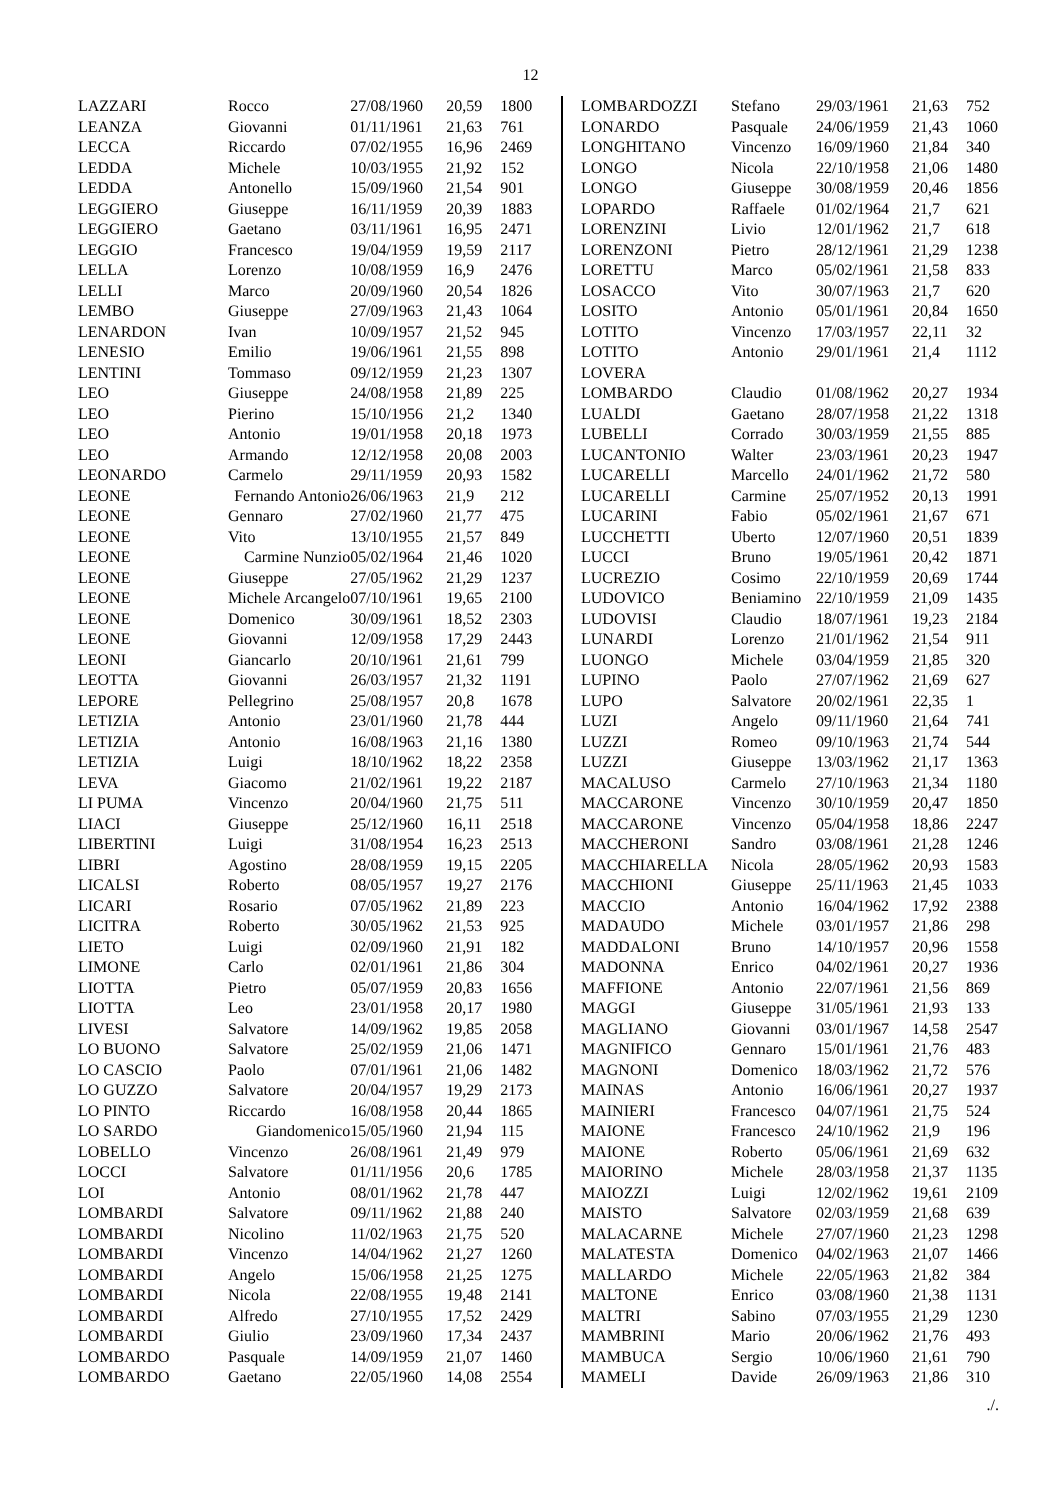12
| LAZZARI | Rocco | 27/08/1960 | 20,59 | 1800 |
| LEANZA | Giovanni | 01/11/1961 | 21,63 | 761 |
| LECCA | Riccardo | 07/02/1955 | 16,96 | 2469 |
| LEDDA | Michele | 10/03/1955 | 21,92 | 152 |
| LEDDA | Antonello | 15/09/1960 | 21,54 | 901 |
| LEGGIERO | Giuseppe | 16/11/1959 | 20,39 | 1883 |
| LEGGIERO | Gaetano | 03/11/1961 | 16,95 | 2471 |
| LEGGIO | Francesco | 19/04/1959 | 19,59 | 2117 |
| LELLA | Lorenzo | 10/08/1959 | 16,9 | 2476 |
| LELLI | Marco | 20/09/1960 | 20,54 | 1826 |
| LEMBO | Giuseppe | 27/09/1963 | 21,43 | 1064 |
| LENARDON | Ivan | 10/09/1957 | 21,52 | 945 |
| LENESIO | Emilio | 19/06/1961 | 21,55 | 898 |
| LENTINI | Tommaso | 09/12/1959 | 21,23 | 1307 |
| LEO | Giuseppe | 24/08/1958 | 21,89 | 225 |
| LEO | Pierino | 15/10/1956 | 21,2 | 1340 |
| LEO | Antonio | 19/01/1958 | 20,18 | 1973 |
| LEO | Armando | 12/12/1958 | 20,08 | 2003 |
| LEONARDO | Carmelo | 29/11/1959 | 20,93 | 1582 |
| LEONE | Fernando Antonio | 26/06/1963 | 21,9 | 212 |
| LEONE | Gennaro | 27/02/1960 | 21,77 | 475 |
| LEONE | Vito | 13/10/1955 | 21,57 | 849 |
| LEONE | Carmine Nunzio | 05/02/1964 | 21,46 | 1020 |
| LEONE | Giuseppe | 27/05/1962 | 21,29 | 1237 |
| LEONE | Michele Arcangelo | 07/10/1961 | 19,65 | 2100 |
| LEONE | Domenico | 30/09/1961 | 18,52 | 2303 |
| LEONE | Giovanni | 12/09/1958 | 17,29 | 2443 |
| LEONI | Giancarlo | 20/10/1961 | 21,61 | 799 |
| LEOTTA | Giovanni | 26/03/1957 | 21,32 | 1191 |
| LEPORE | Pellegrino | 25/08/1957 | 20,8 | 1678 |
| LETIZIA | Antonio | 23/01/1960 | 21,78 | 444 |
| LETIZIA | Antonio | 16/08/1963 | 21,16 | 1380 |
| LETIZIA | Luigi | 18/10/1962 | 18,22 | 2358 |
| LEVA | Giacomo | 21/02/1961 | 19,22 | 2187 |
| LI PUMA | Vincenzo | 20/04/1960 | 21,75 | 511 |
| LIACI | Giuseppe | 25/12/1960 | 16,11 | 2518 |
| LIBERTINI | Luigi | 31/08/1954 | 16,23 | 2513 |
| LIBRI | Agostino | 28/08/1959 | 19,15 | 2205 |
| LICALSI | Roberto | 08/05/1957 | 19,27 | 2176 |
| LICARI | Rosario | 07/05/1962 | 21,89 | 223 |
| LICITRA | Roberto | 30/05/1962 | 21,53 | 925 |
| LIETO | Luigi | 02/09/1960 | 21,91 | 182 |
| LIMONE | Carlo | 02/01/1961 | 21,86 | 304 |
| LIOTTA | Pietro | 05/07/1959 | 20,83 | 1656 |
| LIOTTA | Leo | 23/01/1958 | 20,17 | 1980 |
| LIVESI | Salvatore | 14/09/1962 | 19,85 | 2058 |
| LO BUONO | Salvatore | 25/02/1959 | 21,06 | 1471 |
| LO CASCIO | Paolo | 07/01/1961 | 21,06 | 1482 |
| LO GUZZO | Salvatore | 20/04/1957 | 19,29 | 2173 |
| LO PINTO | Riccardo | 16/08/1958 | 20,44 | 1865 |
| LO SARDO | Giandomenico | 15/05/1960 | 21,94 | 115 |
| LOBELLO | Vincenzo | 26/08/1961 | 21,49 | 979 |
| LOCCI | Salvatore | 01/11/1956 | 20,6 | 1785 |
| LOI | Antonio | 08/01/1962 | 21,78 | 447 |
| LOMBARDI | Salvatore | 09/11/1962 | 21,88 | 240 |
| LOMBARDI | Nicolino | 11/02/1963 | 21,75 | 520 |
| LOMBARDI | Vincenzo | 14/04/1962 | 21,27 | 1260 |
| LOMBARDI | Angelo | 15/06/1958 | 21,25 | 1275 |
| LOMBARDI | Nicola | 22/08/1955 | 19,48 | 2141 |
| LOMBARDI | Alfredo | 27/10/1955 | 17,52 | 2429 |
| LOMBARDI | Giulio | 23/09/1960 | 17,34 | 2437 |
| LOMBARDO | Pasquale | 14/09/1959 | 21,07 | 1460 |
| LOMBARDO | Gaetano | 22/05/1960 | 14,08 | 2554 |
| LOMBARDOZZI | Stefano | 29/03/1961 | 21,63 | 752 |
| LONARDO | Pasquale | 24/06/1959 | 21,43 | 1060 |
| LONGHITANO | Vincenzo | 16/09/1960 | 21,84 | 340 |
| LONGO | Nicola | 22/10/1958 | 21,06 | 1480 |
| LONGO | Giuseppe | 30/08/1959 | 20,46 | 1856 |
| LOPARDO | Raffaele | 01/02/1964 | 21,7 | 621 |
| LORENZINI | Livio | 12/01/1962 | 21,7 | 618 |
| LORENZONI | Pietro | 28/12/1961 | 21,29 | 1238 |
| LORETTU | Marco | 05/02/1961 | 21,58 | 833 |
| LOSACCO | Vito | 30/07/1963 | 21,7 | 620 |
| LOSITO | Antonio | 05/01/1961 | 20,84 | 1650 |
| LOTITO | Vincenzo | 17/03/1957 | 22,11 | 32 |
| LOTITO | Antonio | 29/01/1961 | 21,4 | 1112 |
| LOVERA | | | | |
| LOMBARDO | Claudio | 01/08/1962 | 20,27 | 1934 |
| LUALDI | Gaetano | 28/07/1958 | 21,22 | 1318 |
| LUBELLI | Corrado | 30/03/1959 | 21,55 | 885 |
| LUCANTONIO | Walter | 23/03/1961 | 20,23 | 1947 |
| LUCARELLI | Marcello | 24/01/1962 | 21,72 | 580 |
| LUCARELLI | Carmine | 25/07/1952 | 20,13 | 1991 |
| LUCARINI | Fabio | 05/02/1961 | 21,67 | 671 |
| LUCCHETTI | Uberto | 12/07/1960 | 20,51 | 1839 |
| LUCCI | Bruno | 19/05/1961 | 20,42 | 1871 |
| LUCREZIO | Cosimo | 22/10/1959 | 20,69 | 1744 |
| LUDOVICO | Beniamino | 22/10/1959 | 21,09 | 1435 |
| LUDOVISI | Claudio | 18/07/1961 | 19,23 | 2184 |
| LUNARDI | Lorenzo | 21/01/1962 | 21,54 | 911 |
| LUONGO | Michele | 03/04/1959 | 21,85 | 320 |
| LUPINO | Paolo | 27/07/1962 | 21,69 | 627 |
| LUPO | Salvatore | 20/02/1961 | 22,35 | 1 |
| LUZI | Angelo | 09/11/1960 | 21,64 | 741 |
| LUZZI | Romeo | 09/10/1963 | 21,74 | 544 |
| LUZZI | Giuseppe | 13/03/1962 | 21,17 | 1363 |
| MACALUSO | Carmelo | 27/10/1963 | 21,34 | 1180 |
| MACCARONE | Vincenzo | 30/10/1959 | 20,47 | 1850 |
| MACCARONE | Vincenzo | 05/04/1958 | 18,86 | 2247 |
| MACCHERONI | Sandro | 03/08/1961 | 21,28 | 1246 |
| MACCHIARELLA | Nicola | 28/05/1962 | 20,93 | 1583 |
| MACCHIONI | Giuseppe | 25/11/1963 | 21,45 | 1033 |
| MACCIO | Antonio | 16/04/1962 | 17,92 | 2388 |
| MADAUDO | Michele | 03/01/1957 | 21,86 | 298 |
| MADDALONI | Bruno | 14/10/1957 | 20,96 | 1558 |
| MADONNA | Enrico | 04/02/1961 | 20,27 | 1936 |
| MAFFIONE | Antonio | 22/07/1961 | 21,56 | 869 |
| MAGGI | Giuseppe | 31/05/1961 | 21,93 | 133 |
| MAGLIANO | Giovanni | 03/01/1967 | 14,58 | 2547 |
| MAGNIFICO | Gennaro | 15/01/1961 | 21,76 | 483 |
| MAGNONI | Domenico | 18/03/1962 | 21,72 | 576 |
| MAINAS | Antonio | 16/06/1961 | 20,27 | 1937 |
| MAINIERI | Francesco | 04/07/1961 | 21,75 | 524 |
| MAIONE | Francesco | 24/10/1962 | 21,9 | 196 |
| MAIONE | Roberto | 05/06/1961 | 21,69 | 632 |
| MAIORINO | Michele | 28/03/1958 | 21,37 | 1135 |
| MAIOZZI | Luigi | 12/02/1962 | 19,61 | 2109 |
| MAISTO | Salvatore | 02/03/1959 | 21,68 | 639 |
| MALACARNE | Michele | 27/07/1960 | 21,23 | 1298 |
| MALATESTA | Domenico | 04/02/1963 | 21,07 | 1466 |
| MALLARDO | Michele | 22/05/1963 | 21,82 | 384 |
| MALTONE | Enrico | 03/08/1960 | 21,38 | 1131 |
| MALTRI | Sabino | 07/03/1955 | 21,29 | 1230 |
| MAMBRINI | Mario | 20/06/1962 | 21,76 | 493 |
| MAMBUCA | Sergio | 10/06/1960 | 21,61 | 790 |
| MAMELI | Davide | 26/09/1963 | 21,86 | 310 |
./.